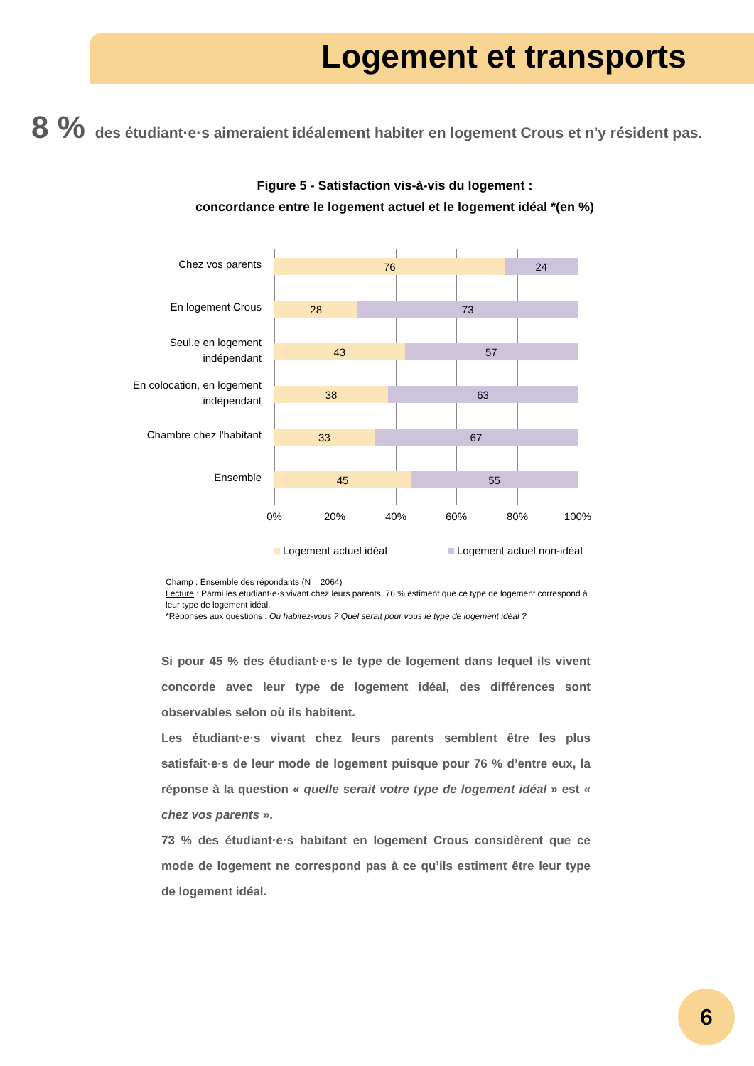Logement et transports
8 % des étudiant·e·s aimeraient idéalement habiter en logement Crous et n'y résident pas.
Figure 5 - Satisfaction vis-à-vis du logement :
concordance entre le logement actuel et le logement idéal *(en %)
Chez vos parents
76 24
En logement Crous
28 73
Seul.e en logement
indépendant
43 57
En colocation, en logement
indépendant
38 63
Chambre chez l'habitant
33 67
Ensemble
45 55
0% 20% 40% 60% 80% 100%
Logement actuel idéal Logement actuel non-idéal
Champ : Ensemble des répondants (N = 2064)
Lecture : Parmi les étudiant·e·s vivant chez leurs parents, 76 % estiment que ce type de logement correspond à leur type de logement idéal.
*Réponses aux questions : Où habitez-vous ? Quel serait pour vous le type de logement idéal ?
Si pour 45 % des étudiant·e·s le type de logement dans lequel ils vivent concorde avec leur type de logement idéal, des différences sont observables selon où ils habitent.
Les étudiant·e·s vivant chez leurs parents semblent être les plus satisfait·e·s de leur mode de logement puisque pour 76 % d’entre eux, la réponse à la question « quelle serait votre type de logement idéal » est « chez vos parents ».
73 % des étudiant·e·s habitant en logement Crous considèrent que ce mode de logement ne correspond pas à ce qu’ils estiment être leur type de logement idéal.
6